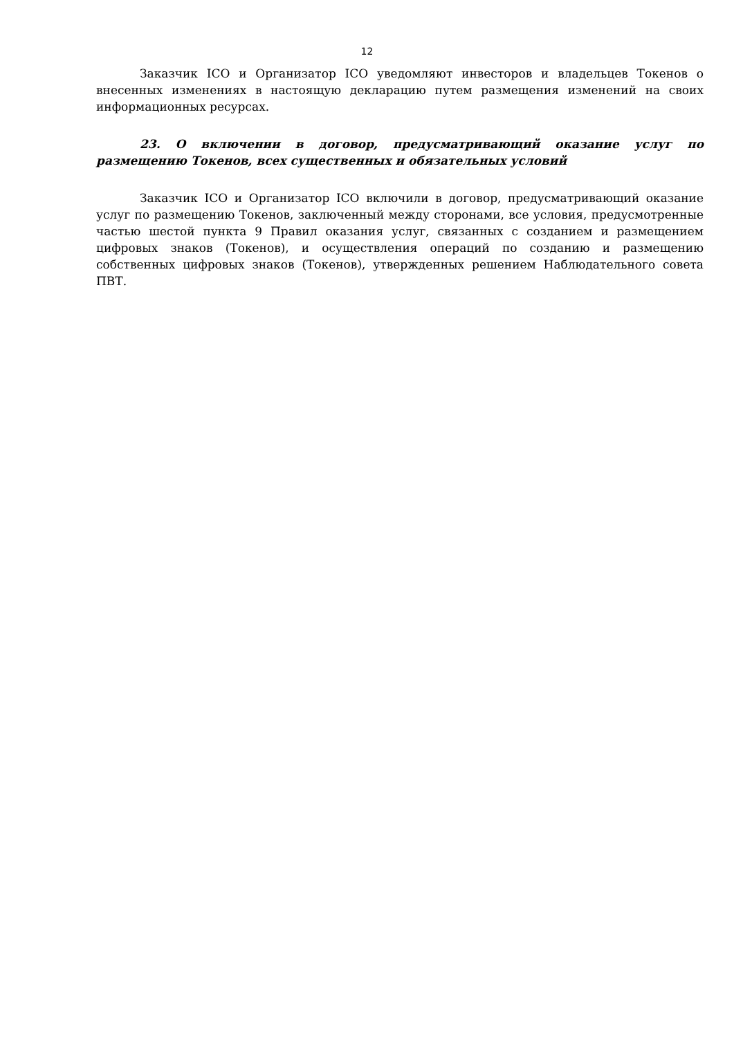12
Заказчик ICO и Организатор ICO уведомляют инвесторов и владельцев Токенов о внесенных изменениях в настоящую декларацию путем размещения изменений на своих информационных ресурсах.
23. О включении в договор, предусматривающий оказание услуг по размещению Токенов, всех существенных и обязательных условий
Заказчик ICO и Организатор ICO включили в договор, предусматривающий оказание услуг по размещению Токенов, заключенный между сторонами, все условия, предусмотренные частью шестой пункта 9 Правил оказания услуг, связанных с созданием и размещением цифровых знаков (Токенов), и осуществления операций по созданию и размещению собственных цифровых знаков (Токенов), утвержденных решением Наблюдательного совета ПВТ.